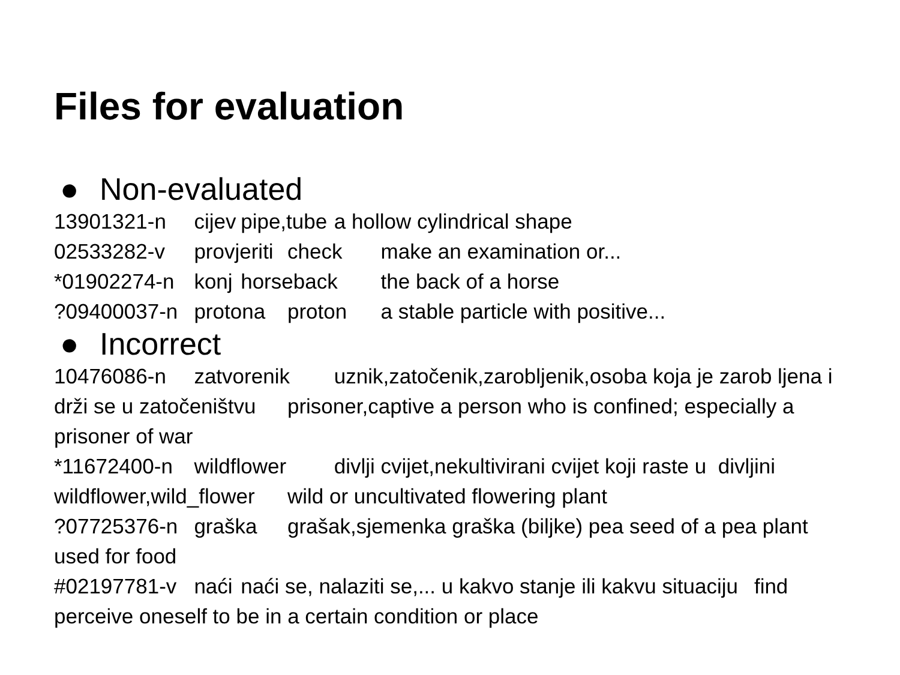Files for evaluation
● Non-evaluated
13901321-n cijev pipe,tube a hollow cylindrical shape 02533282-v provjeriti check make an examination or... *01902274-n konj horseback the back of a horse ?09400037-n protona proton a stable particle with positive...
● Incorrect
10476086-n zatvorenik uznik,zatočenik,zarobljenik,osoba koja je zarob ljena i drži se u zatočeništvu prisoner,captive a person who is confined; especially a prisoner of war *11672400-n wildflower divlji cvijet,nekultivirani cvijet koji raste u divljini wildflower,wild_flower wild or uncultivated flowering plant ?07725376-n graška grašak,sjemenka graška (biljke) pea seed of a pea plant used for food #02197781-v naći naći se, nalaziti se,... u kakvo stanje ili kakvu situaciju find perceive oneself to be in a certain condition or place